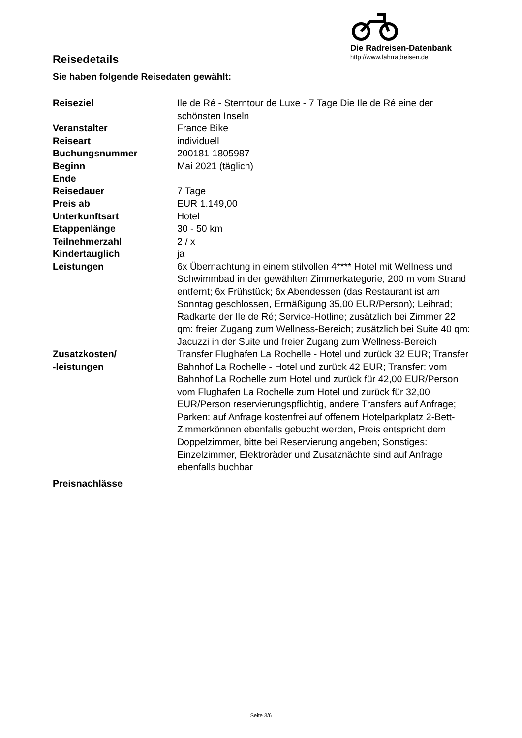Reisedetails
Die Radreisen-Datenbank
http://www.fahrradreisen.de
Sie haben folgende Reisedaten gewählt:
| Reiseziel | Ile de Ré - Sterntour de Luxe - 7 Tage Die Ile de Ré eine der schönsten Inseln |
| Veranstalter | France Bike |
| Reiseart | individuell |
| Buchungsnummer | 200181-1805987 |
| Beginn | Mai 2021 (täglich) |
| Ende | |
| Reisedauer | 7 Tage |
| Preis ab | EUR 1.149,00 |
| Unterkunftsart | Hotel |
| Etappenlänge | 30 - 50 km |
| Teilnehmerzahl | 2 / x |
| Kindertauglich | ja |
| Leistungen | 6x Übernachtung in einem stilvollen 4**** Hotel mit Wellness und Schwimmbad in der gewählten Zimmerkategorie, 200 m vom Strand entfernt; 6x Frühstück; 6x Abendessen (das Restaurant ist am Sonntag geschlossen, Ermäßigung 35,00 EUR/Person); Leihrad; Radkarte der Ile de Ré; Service-Hotline; zusätzlich bei Zimmer 22 qm: freier Zugang zum Wellness-Bereich; zusätzlich bei Suite 40 qm: Jacuzzi in der Suite und freier Zugang zum Wellness-Bereich |
| Zusatzkosten/ -leistungen | Transfer Flughafen La Rochelle - Hotel und zurück 32 EUR; Transfer Bahnhof La Rochelle - Hotel und zurück 42 EUR; Transfer: vom Bahnhof La Rochelle zum Hotel und zurück für 42,00 EUR/Person vom Flughafen La Rochelle zum Hotel und zurück für 32,00 EUR/Person reservierungspflichtig, andere Transfers auf Anfrage; Parken: auf Anfrage kostenfrei auf offenem Hotelparkplatz 2-Bett-Zimmerkönnen ebenfalls gebucht werden, Preis entspricht dem Doppelzimmer, bitte bei Reservierung angeben; Sonstiges: Einzelzimmer, Elektroräder und Zusatznächte sind auf Anfrage ebenfalls buchbar |
| Preisnachlässe | |
Seite 3/6